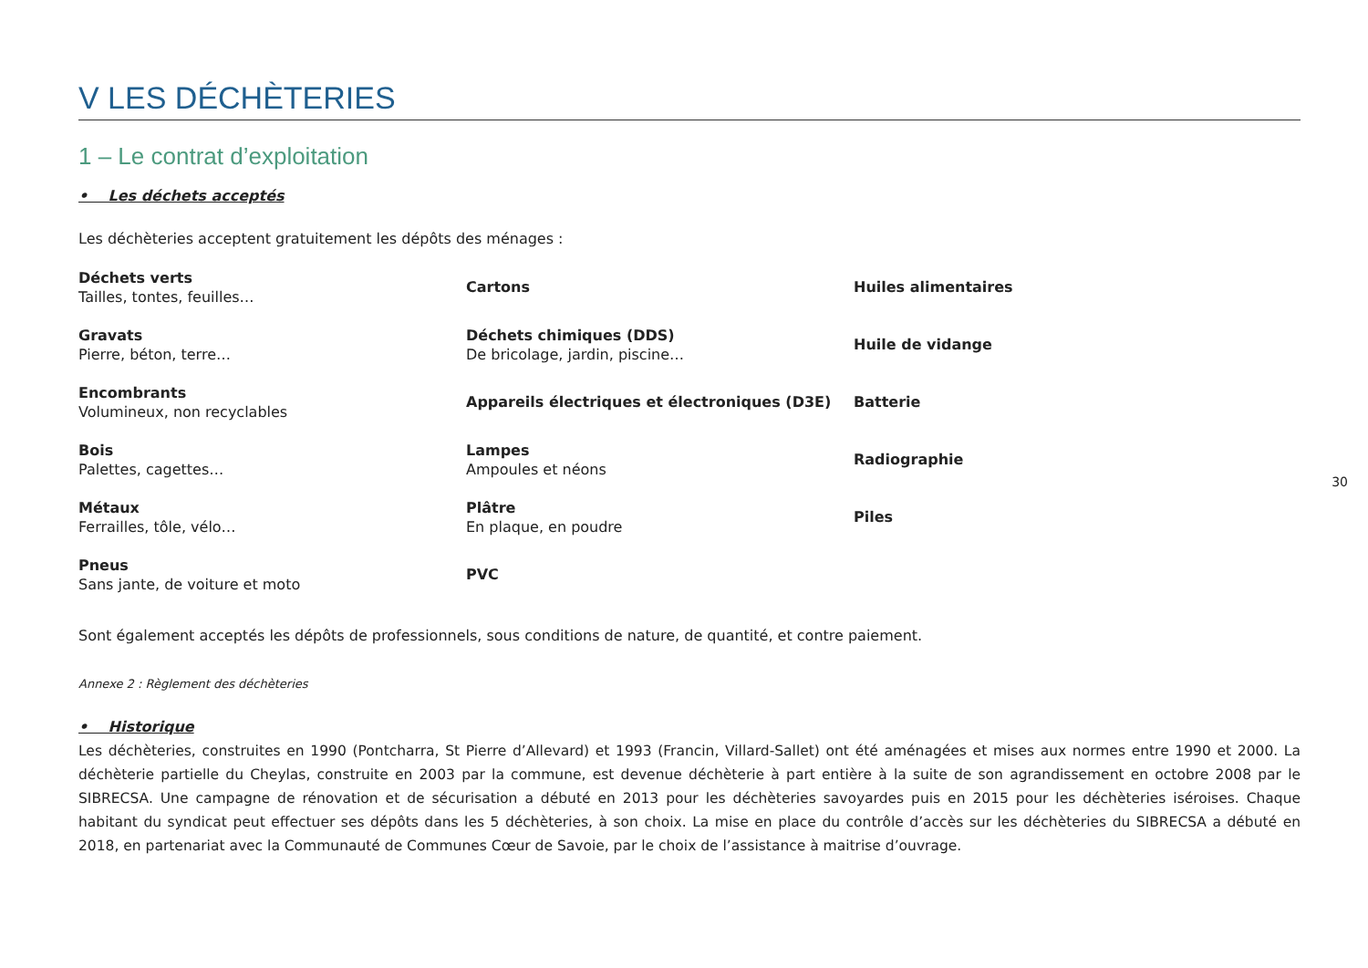V LES DÉCHÈTERIES
1 – Le contrat d’exploitation
• Les déchets acceptés
Les déchèteries acceptent gratuitement les dépôts des ménages :
| Déchets verts Tailles, tontes, feuilles… | Cartons | Huiles alimentaires |
| Gravats Pierre, béton, terre… | Déchets chimiques (DDS) De bricolage, jardin, piscine… | Huile de vidange |
| Encombrants Volumineux, non recyclables | Appareils électriques et électroniques (D3E) | Batterie |
| Bois Palettes, cagettes… | Lampes Ampoules et néons | Radiographie |
| Métaux Ferrailles, tôle, vélo… | Plâtre En plaque, en poudre | Piles |
| Pneus Sans jante, de voiture et moto | PVC | |
Sont également acceptés les dépôts de professionnels, sous conditions de nature, de quantité, et contre paiement.
Annexe 2 : Règlement des déchèteries
• Historique
Les déchèteries, construites en 1990 (Pontcharra, St Pierre d’Allevard) et 1993 (Francin, Villard-Sallet) ont été aménagées et mises aux normes entre 1990 et 2000. La déchèterie partielle du Cheylas, construite en 2003 par la commune, est devenue déchèterie à part entière à la suite de son agrandissement en octobre 2008 par le SIBRECSA. Une campagne de rénovation et de sécurisation a débuté en 2013 pour les déchèteries savoyardes puis en 2015 pour les déchèteries iséroises. Chaque habitant du syndicat peut effectuer ses dépôts dans les 5 déchèteries, à son choix. La mise en place du contrôle d’accès sur les déchèteries du SIBRECSA a débuté en 2018, en partenariat avec la Communauté de Communes Cœur de Savoie, par le choix de l’assistance à maitrise d’ouvrage.
30